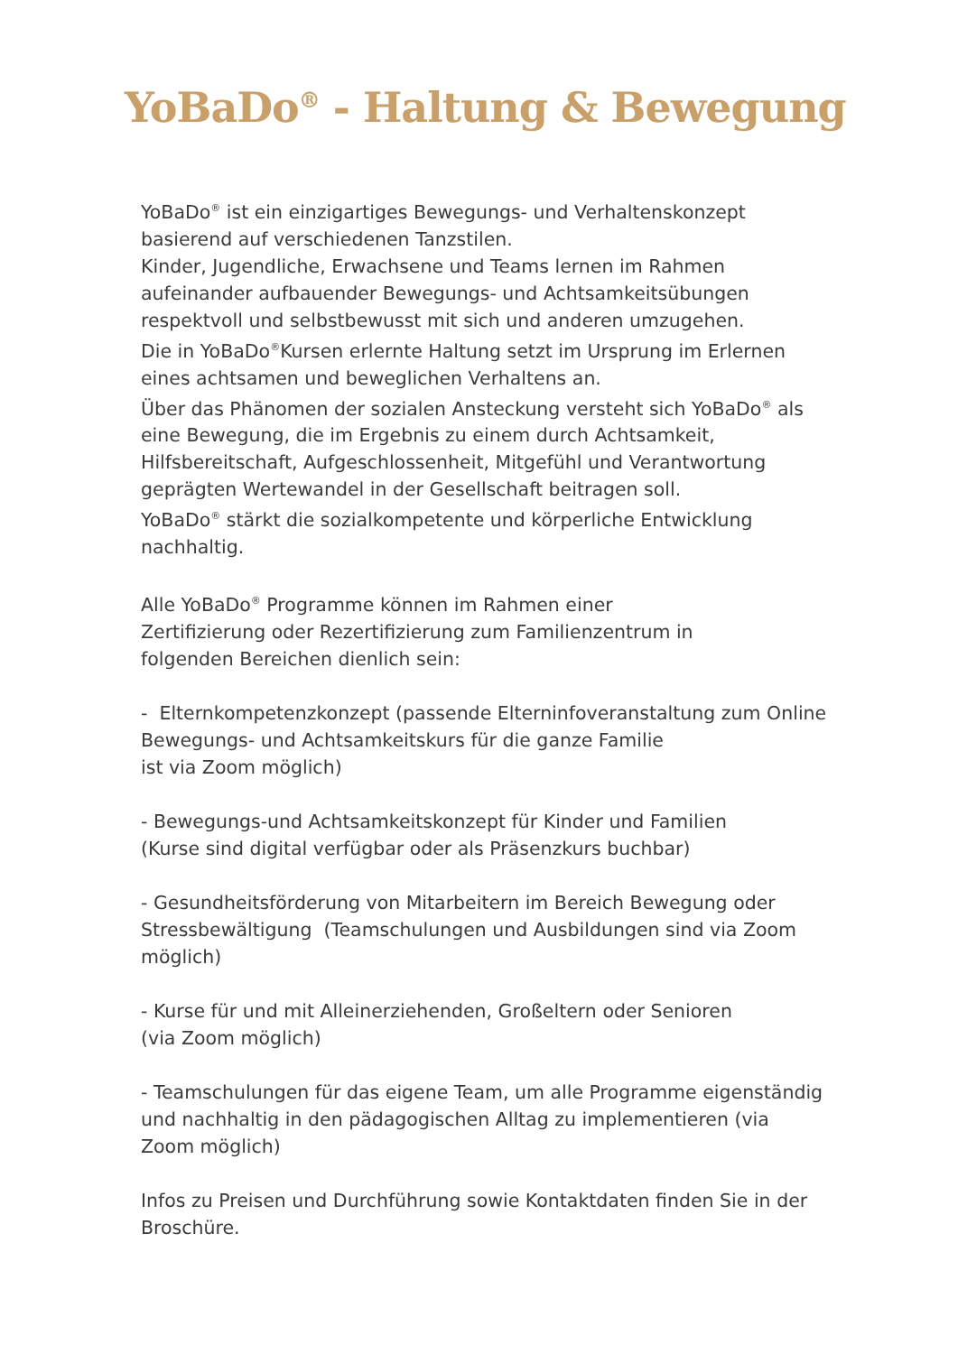YoBaDo<sup>®</sup> - Haltung & Bewegung
YoBaDo<sup>®</sup> ist ein einzigartiges Bewegungs- und Verhaltenskonzept basierend auf verschiedenen Tanzstilen.
Kinder, Jugendliche, Erwachsene und Teams lernen im Rahmen aufeinander aufbauender Bewegungs- und Achtsamkeitsübungen respektvoll und selbstbewusst mit sich und anderen umzugehen.
Die in YoBaDo<sup>®</sup>Kursen erlernte Haltung setzt im Ursprung im Erlernen eines achtsamen und beweglichen Verhaltens an.
Über das Phänomen der sozialen Ansteckung versteht sich YoBaDo<sup>®</sup> als eine Bewegung, die im Ergebnis zu einem durch Achtsamkeit, Hilfsbereitschaft, Aufgeschlossenheit, Mitgefühl und Verantwortung geprägten Wertewandel in der Gesellschaft beitragen soll.
YoBaDo<sup>®</sup> stärkt die sozialkompetente und körperliche Entwicklung nachhaltig.
Alle YoBaDo<sup>®</sup> Programme können im Rahmen einer
Zertifizierung oder Rezertifizierung zum Familienzentrum in
folgenden Bereichen dienlich sein:
- Elternkompetenzkonzept (passende Elterninfoveranstaltung zum Online Bewegungs- und Achtsamkeitskurs für die ganze Familie
ist via Zoom möglich)
- Bewegungs-und Achtsamkeitskonzept für Kinder und Familien
(Kurse sind digital verfügbar oder als Präsenzkurs buchbar)
- Gesundheitsförderung von Mitarbeitern im Bereich Bewegung oder Stressbewältigung (Teamschulungen und Ausbildungen sind via Zoom möglich)
- Kurse für und mit Alleinerziehenden, Großeltern oder Senioren
(via Zoom möglich)
- Teamschulungen für das eigene Team, um alle Programme eigenständig und nachhaltig in den pädagogischen Alltag zu implementieren (via Zoom möglich)
Infos zu Preisen und Durchführung sowie Kontaktdaten finden Sie in der Broschüre.